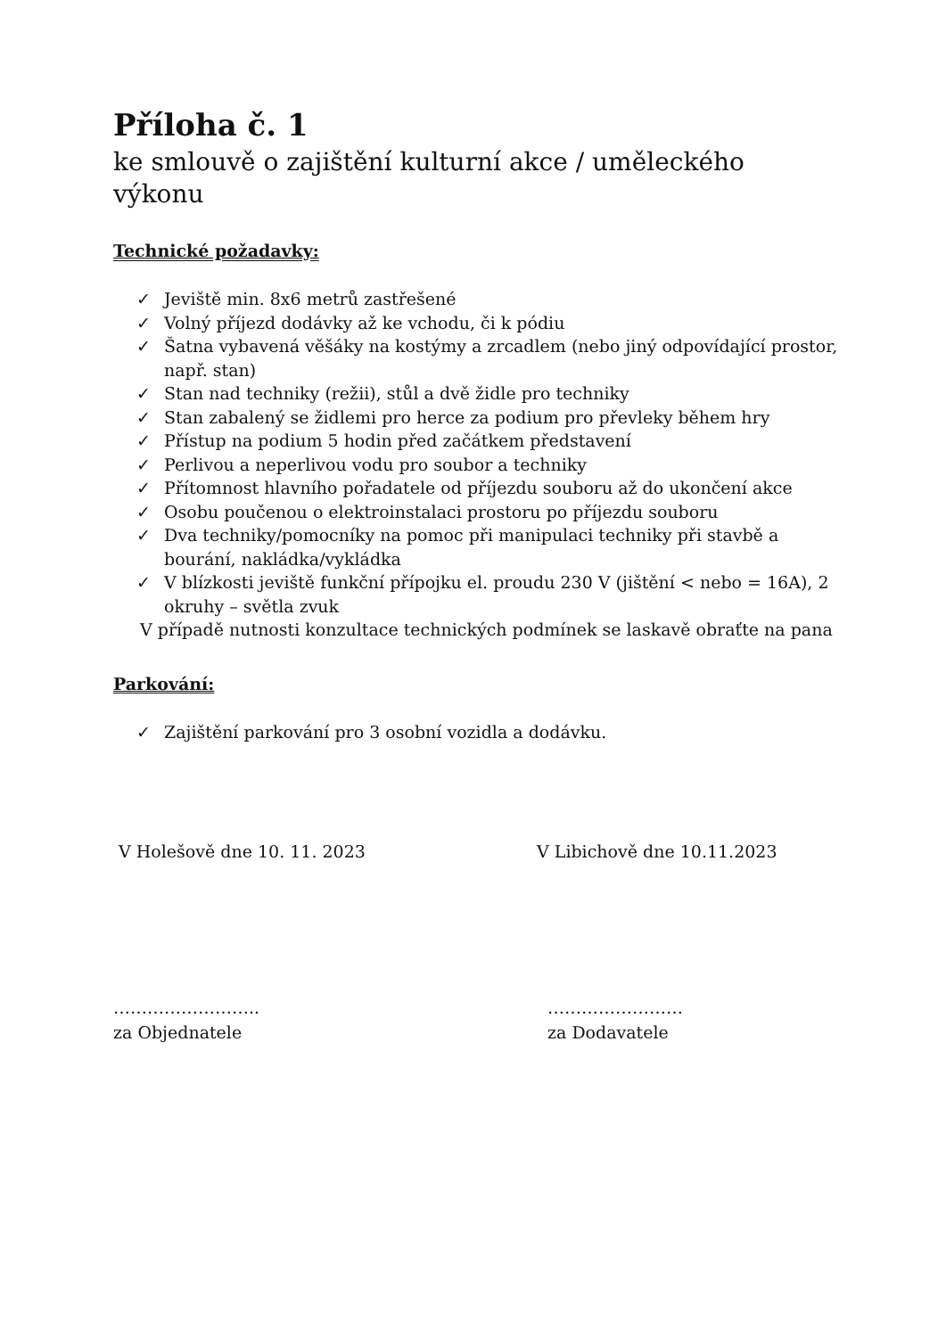Příloha č. 1
ke smlouvě o zajištění kulturní akce / uměleckého výkonu
Technické požadavky:
✓ Jeviště min. 8x6 metrů zastřešené
✓ Volný příjezd dodávky až ke vchodu, či k pódiu
✓ Šatna vybavená věšáky na kostýmy a zrcadlem (nebo jiný odpovídající prostor, např. stan)
✓ Stan nad techniky (režii), stůl a dvě židle pro techniky
✓ Stan zabalený se židlemi pro herce za podium pro převleky během hry
✓ Přístup na podium 5 hodin před začátkem představení
✓ Perlivou a neperlivou vodu pro soubor a techniky
✓ Přítomnost hlavního pořadatele od příjezdu souboru až do ukončení akce
✓ Osobu poučenou o elektroinstalaci prostoru po příjezdu souboru
✓ Dva techniky/pomocníky na pomoc při manipulaci techniky při stavbě a bourání, nakládka/vykládka
✓ V blízkosti jeviště funkční přípojku el. proudu 230 V (jištění < nebo = 16A), 2 okruhy – světla zvuk
V případě nutnosti konzultace technických podmínek se laskavě obraťte na pana
Parkování:
✓ Zajištění parkování pro 3 osobní vozidla a dodávku.
V Holešově dne 10. 11. 2023 V Libichově dne 10.11.2023
……………………..
za Objednatele
……………………
za Dodavatele